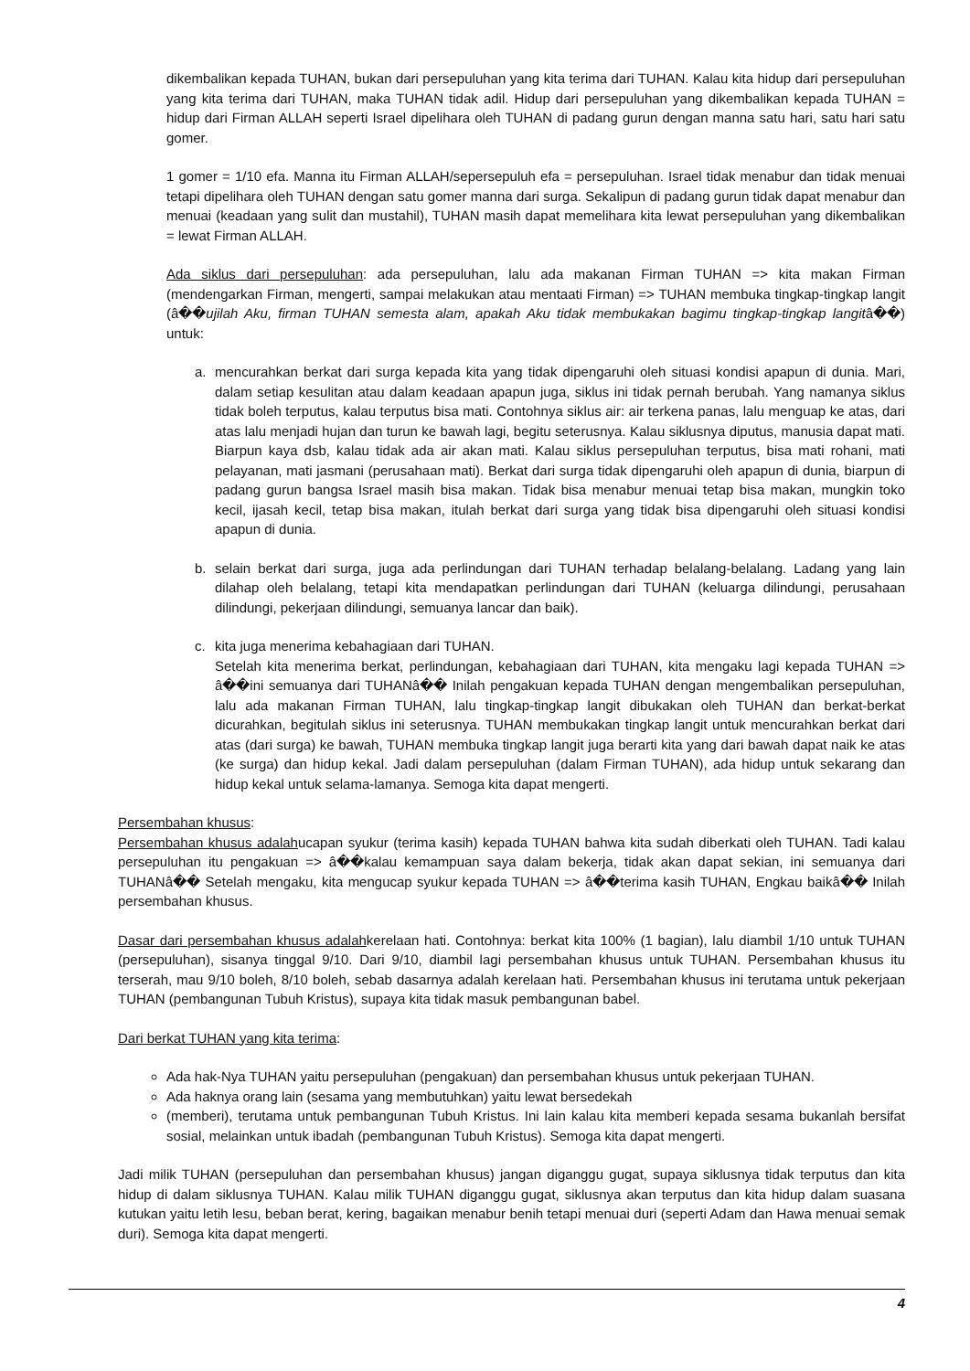dikembalikan kepada TUHAN, bukan dari persepuluhan yang kita terima dari TUHAN. Kalau kita hidup dari persepuluhan yang kita terima dari TUHAN, maka TUHAN tidak adil. Hidup dari persepuluhan yang dikembalikan kepada TUHAN = hidup dari Firman ALLAH seperti Israel dipelihara oleh TUHAN di padang gurun dengan manna satu hari, satu hari satu gomer.
1 gomer = 1/10 efa. Manna itu Firman ALLAH/sepersepuluh efa = persepuluhan. Israel tidak menabur dan tidak menuai tetapi dipelihara oleh TUHAN dengan satu gomer manna dari surga. Sekalipun di padang gurun tidak dapat menabur dan menuai (keadaan yang sulit dan mustahil), TUHAN masih dapat memelihara kita lewat persepuluhan yang dikembalikan = lewat Firman ALLAH.
Ada siklus dari persepuluhan: ada persepuluhan, lalu ada makanan Firman TUHAN => kita makan Firman (mendengarkan Firman, mengerti, sampai melakukan atau mentaati Firman) => TUHAN membuka tingkap-tingkap langit (â��ujilah Aku, firman TUHAN semesta alam, apakah Aku tidak membukakan bagimu tingkap-tingkap langitâ��) untuk:
a. mencurahkan berkat dari surga kepada kita yang tidak dipengaruhi oleh situasi kondisi apapun di dunia. Mari, dalam setiap kesulitan atau dalam keadaan apapun juga, siklus ini tidak pernah berubah. Yang namanya siklus tidak boleh terputus, kalau terputus bisa mati. Contohnya siklus air: air terkena panas, lalu menguap ke atas, dari atas lalu menjadi hujan dan turun ke bawah lagi, begitu seterusnya. Kalau siklusnya diputus, manusia dapat mati. Biarpun kaya dsb, kalau tidak ada air akan mati. Kalau siklus persepuluhan terputus, bisa mati rohani, mati pelayanan, mati jasmani (perusahaan mati). Berkat dari surga tidak dipengaruhi oleh apapun di dunia, biarpun di padang gurun bangsa Israel masih bisa makan. Tidak bisa menabur menuai tetap bisa makan, mungkin toko kecil, ijasah kecil, tetap bisa makan, itulah berkat dari surga yang tidak bisa dipengaruhi oleh situasi kondisi apapun di dunia.
b. selain berkat dari surga, juga ada perlindungan dari TUHAN terhadap belalang-belalang. Ladang yang lain dilahap oleh belalang, tetapi kita mendapatkan perlindungan dari TUHAN (keluarga dilindungi, perusahaan dilindungi, pekerjaan dilindungi, semuanya lancar dan baik).
c. kita juga menerima kebahagiaan dari TUHAN.
Setelah kita menerima berkat, perlindungan, kebahagiaan dari TUHAN, kita mengaku lagi kepada TUHAN => â��ini semuanya dari TUHANâ�� Inilah pengakuan kepada TUHAN dengan mengembalikan persepuluhan, lalu ada makanan Firman TUHAN, lalu tingkap-tingkap langit dibukakan oleh TUHAN dan berkat-berkat dicurahkan, begitulah siklus ini seterusnya. TUHAN membukakan tingkap langit untuk mencurahkan berkat dari atas (dari surga) ke bawah, TUHAN membuka tingkap langit juga berarti kita yang dari bawah dapat naik ke atas (ke surga) dan hidup kekal. Jadi dalam persepuluhan (dalam Firman TUHAN), ada hidup untuk sekarang dan hidup kekal untuk selama-lamanya. Semoga kita dapat mengerti.
Persembahan khusus:
Persembahan khusus adalahucapan syukur (terima kasih) kepada TUHAN bahwa kita sudah diberkati oleh TUHAN. Tadi kalau persepuluhan itu pengakuan => â��kalau kemampuan saya dalam bekerja, tidak akan dapat sekian, ini semuanya dari TUHANâ�� Setelah mengaku, kita mengucap syukur kepada TUHAN => â��terima kasih TUHAN, Engkau baikâ�� Inilah persembahan khusus.
Dasar dari persembahan khusus adalahkerelaan hati. Contohnya: berkat kita 100% (1 bagian), lalu diambil 1/10 untuk TUHAN (persepuluhan), sisanya tinggal 9/10. Dari 9/10, diambil lagi persembahan khusus untuk TUHAN. Persembahan khusus itu terserah, mau 9/10 boleh, 8/10 boleh, sebab dasarnya adalah kerelaan hati. Persembahan khusus ini terutama untuk pekerjaan TUHAN (pembangunan Tubuh Kristus), supaya kita tidak masuk pembangunan babel.
Dari berkat TUHAN yang kita terima:
Ada hak-Nya TUHAN yaitu persepuluhan (pengakuan) dan persembahan khusus untuk pekerjaan TUHAN.
Ada haknya orang lain (sesama yang membutuhkan) yaitu lewat bersedekah
(memberi), terutama untuk pembangunan Tubuh Kristus. Ini lain kalau kita memberi kepada sesama bukanlah bersifat sosial, melainkan untuk ibadah (pembangunan Tubuh Kristus). Semoga kita dapat mengerti.
Jadi milik TUHAN (persepuluhan dan persembahan khusus) jangan diganggu gugat, supaya siklusnya tidak terputus dan kita hidup di dalam siklusnya TUHAN. Kalau milik TUHAN diganggu gugat, siklusnya akan terputus dan kita hidup dalam suasana kutukan yaitu letih lesu, beban berat, kering, bagaikan menabur benih tetapi menuai duri (seperti Adam dan Hawa menuai semak duri). Semoga kita dapat mengerti.
4